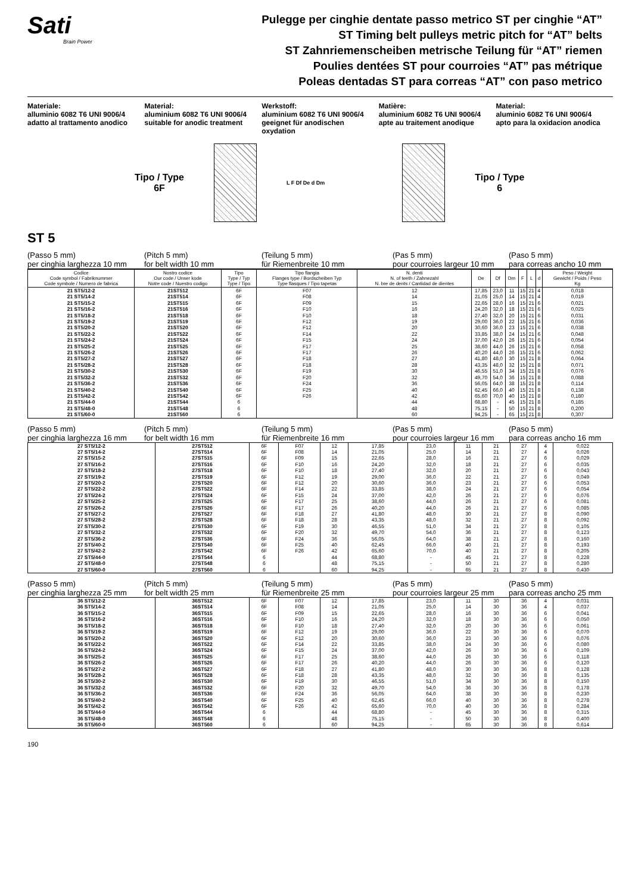Sati
Brain Power
Pulegge per cinghie dentate passo metrico ST per cinghie “AT”
ST Timing belt pulleys metric pitch for “AT” belts
ST Zahnriemenscheiben metrische Teilung für “AT” riemen
Poulies dentées ST pour courroies “AT” pas métrique
Poleas dentadas ST para correas “AT” con paso metrico
Materiale:
alluminio 6082 T6 UNI 9006/4 adatto al trattamento anodico
Material:
aluminium 6082 T6 UNI 9006/4 suitable for anodic treatment
Werkstoff:
aluminium 6082 T6 UNI 9006/4 geeignet für anodischen oxydation
Matière:
aluminium 6082 T6 UNI 9006/4 apte au traitement anodique
Material:
aluminio 6082 T6 UNI 9006/4 apto para la oxidacion anodica
Tipo / Type
6F
L F Df De d Dm
Tipo / Type
6
ST 5
(Passo 5 mm)
per cinghia larghezza 10 mm (Pitch 5 mm)
for belt width 10 mm (Teilung 5 mm)
für Riemenbreite 10 mm (Pas 5 mm)
pour courroies largeur 10 mm (Paso 5 mm)
para correas ancho 10 mm
| Codice Code symbol / Fabriknummer Code symbole / Numero de fabrica | Nostro codice Our code / Unser kode Notre code / Nuestro codigo | Tipo Type / Typ Type / Tipo | Tipo flangia Flanges type / Bordscheiben Typ Type flasques / Tipo tapetas | N. denti N. of teeth / Zahnezahl N. bre de dents / Cantidad de dientes | De | Df | Dm | F | L | d | Peso / Weight Gewicht / Poids / Peso Kg |
| --- | --- | --- | --- | --- | --- | --- | --- | --- | --- | --- | --- |
| 21 ST5/12-2 | 21ST512 | 6F | F07 | 12 | 17,85 | 23,0 | 11 | 15 | 21 | 4 | 0,018 |
| 21 ST5/14-2 | 21ST514 | 6F | F08 | 14 | 21,05 | 25,0 | 14 | 15 | 21 | 4 | 0,019 |
| 21 ST5/15-2 | 21ST515 | 6F | F09 | 15 | 22,65 | 28,0 | 16 | 15 | 21 | 6 | 0,021 |
| 21 ST5/16-2 | 21ST516 | 6F | F10 | 16 | 24,20 | 32,0 | 18 | 15 | 21 | 6 | 0,025 |
| 21 ST5/18-2 | 21ST518 | 6F | F10 | 18 | 27,40 | 32,0 | 20 | 15 | 21 | 6 | 0,031 |
| 21 ST5/19-2 | 21ST519 | 6F | F12 | 19 | 29,00 | 36,0 | 22 | 15 | 21 | 6 | 0,036 |
| 21 ST5/20-2 | 21ST520 | 6F | F12 | 20 | 30,60 | 36,0 | 23 | 15 | 21 | 6 | 0,038 |
| 21 ST5/22-2 | 21ST522 | 6F | F14 | 22 | 33,85 | 38,0 | 24 | 15 | 21 | 6 | 0,048 |
| 21 ST5/24-2 | 21ST524 | 6F | F15 | 24 | 37,00 | 42,0 | 26 | 15 | 21 | 6 | 0,054 |
| 21 ST5/25-2 | 21ST525 | 6F | F17 | 25 | 38,60 | 44,0 | 26 | 15 | 21 | 6 | 0,058 |
| 21 ST5/26-2 | 21ST526 | 6F | F17 | 26 | 40,20 | 44,0 | 26 | 15 | 21 | 6 | 0,062 |
| 21 ST5/27-2 | 21ST527 | 6F | F18 | 27 | 41,80 | 48,0 | 30 | 15 | 21 | 8 | 0,064 |
| 21 ST5/28-2 | 21ST528 | 6F | F18 | 28 | 43,35 | 48,0 | 32 | 15 | 21 | 8 | 0,071 |
| 21 ST5/30-2 | 21ST530 | 6F | F19 | 30 | 46,55 | 51,0 | 34 | 15 | 21 | 8 | 0,076 |
| 21 ST5/32-2 | 21ST532 | 6F | F20 | 32 | 49,70 | 54,0 | 36 | 15 | 21 | 8 | 0,088 |
| 21 ST5/36-2 | 21ST536 | 6F | F24 | 36 | 56,05 | 64,0 | 38 | 15 | 21 | 8 | 0,114 |
| 21 ST5/40-2 | 21ST540 | 6F | F25 | 40 | 62,45 | 66,0 | 40 | 15 | 21 | 8 | 0,138 |
| 21 ST5/42-2 | 21ST542 | 6F | F26 | 42 | 65,60 | 70,0 | 40 | 15 | 21 | 8 | 0,180 |
| 21 ST5/44-0 | 21ST544 | 6 | | 44 | 68,80 | - | 45 | 15 | 21 | 8 | 0,185 |
| 21 ST5/48-0 | 21ST548 | 6 | | 48 | 75,15 | - | 50 | 15 | 21 | 8 | 0,200 |
| 21 ST5/60-0 | 21ST560 | 6 | | 60 | 94,25 | - | 65 | 15 | 21 | 8 | 0,307 |
(Passo 5 mm)
per cinghia larghezza 16 mm (Pitch 5 mm)
for belt width 16 mm (Teilung 5 mm)
für Riemenbreite 16 mm (Pas 5 mm)
pour courroies largeur 16 mm (Paso 5 mm)
para correas ancho 16 mm
| 27 ST5/12-2 | 27ST512 | 6F | F07 | 12 | 17,85 | 23,0 | 11 | 21 | 27 | 4 | 0,022 |
| 27 ST5/14-2 | 27ST514 | 6F | F08 | 14 | 21,05 | 25,0 | 14 | 21 | 27 | 4 | 0,026 |
| 27 ST5/15-2 | 27ST515 | 6F | F09 | 15 | 22,65 | 28,0 | 16 | 21 | 27 | 6 | 0,029 |
| 27 ST5/16-2 | 27ST516 | 6F | F10 | 16 | 24,20 | 32,0 | 18 | 21 | 27 | 6 | 0,035 |
| 27 ST5/18-2 | 27ST518 | 6F | F10 | 18 | 27,40 | 32,0 | 20 | 21 | 27 | 6 | 0,043 |
| 27 ST5/19-2 | 27ST519 | 6F | F12 | 19 | 29,00 | 36,0 | 22 | 21 | 27 | 6 | 0,049 |
| 27 ST5/20-2 | 27ST520 | 6F | F12 | 20 | 30,60 | 36,0 | 23 | 21 | 27 | 6 | 0,053 |
| 27 ST5/22-2 | 27ST522 | 6F | F14 | 22 | 33,85 | 38,0 | 24 | 21 | 27 | 6 | 0,054 |
| 27 ST5/24-2 | 27ST524 | 6F | F15 | 24 | 37,00 | 42,0 | 26 | 21 | 27 | 6 | 0,076 |
| 27 ST5/25-2 | 27ST525 | 6F | F17 | 25 | 38,60 | 44,0 | 26 | 21 | 27 | 6 | 0,081 |
| 27 ST5/26-2 | 27ST526 | 6F | F17 | 26 | 40,20 | 44,0 | 26 | 21 | 27 | 6 | 0,085 |
| 27 ST5/27-2 | 27ST527 | 6F | F18 | 27 | 41,80 | 48,0 | 30 | 21 | 27 | 8 | 0,090 |
| 27 ST5/28-2 | 27ST528 | 6F | F18 | 28 | 43,35 | 48,0 | 32 | 21 | 27 | 8 | 0,092 |
| 27 ST5/30-2 | 27ST530 | 6F | F19 | 30 | 46,55 | 51,0 | 34 | 21 | 27 | 8 | 0,105 |
| 27 ST5/32-2 | 27ST532 | 6F | F20 | 32 | 49,70 | 54,0 | 36 | 21 | 27 | 8 | 0,123 |
| 27 ST5/36-2 | 27ST536 | 6F | F24 | 36 | 56,05 | 64,0 | 38 | 21 | 27 | 8 | 0,160 |
| 27 ST5/40-2 | 27ST540 | 6F | F25 | 40 | 62,45 | 66,0 | 40 | 21 | 27 | 8 | 0,193 |
| 27 ST5/42-2 | 27ST542 | 6F | F26 | 42 | 65,60 | 70,0 | 40 | 21 | 27 | 8 | 0,205 |
| 27 ST5/44-0 | 27ST544 | 6 | | 44 | 68,80 | - | 45 | 21 | 27 | 8 | 0,228 |
| 27 ST5/48-0 | 27ST548 | 6 | | 48 | 75,15 | - | 50 | 21 | 27 | 8 | 0,280 |
| 27 ST5/60-0 | 27ST560 | 6 | | 60 | 94,25 | - | 65 | 21 | 27 | 8 | 0,430 |
(Passo 5 mm)
per cinghia larghezza 25 mm (Pitch 5 mm)
for belt width 25 mm (Teilung 5 mm)
für Riemenbreite 25 mm (Pas 5 mm)
pour courroies largeur 25 mm (Paso 5 mm)
para correas ancho 25 mm
| 36 ST5/12-2 | 36ST512 | 6F | F07 | 12 | 17,85 | 23,0 | 11 | 30 | 36 | 4 | 0,031 |
| 36 ST5/14-2 | 36ST514 | 6F | F08 | 14 | 21,05 | 25,0 | 14 | 30 | 36 | 4 | 0,037 |
| 36 ST5/15-2 | 36ST515 | 6F | F09 | 15 | 22,65 | 28,0 | 16 | 30 | 36 | 6 | 0,041 |
| 36 ST5/16-2 | 36ST516 | 6F | F10 | 16 | 24,20 | 32,0 | 18 | 30 | 36 | 6 | 0,050 |
| 36 ST5/18-2 | 36ST518 | 6F | F10 | 18 | 27,40 | 32,0 | 20 | 30 | 36 | 6 | 0,061 |
| 36 ST5/19-2 | 36ST519 | 6F | F12 | 19 | 29,00 | 36,0 | 22 | 30 | 36 | 6 | 0,070 |
| 36 ST5/20-2 | 36ST520 | 6F | F12 | 20 | 30,60 | 36,0 | 23 | 30 | 36 | 6 | 0,076 |
| 36 ST5/22-2 | 36ST522 | 6F | F14 | 22 | 33,85 | 38,0 | 24 | 30 | 36 | 6 | 0,080 |
| 36 ST5/24-2 | 36ST524 | 6F | F15 | 24 | 37,00 | 42,0 | 26 | 30 | 36 | 6 | 0,109 |
| 36 ST5/25-2 | 36ST525 | 6F | F17 | 25 | 38,60 | 44,0 | 26 | 30 | 36 | 6 | 0,118 |
| 36 ST5/26-2 | 36ST526 | 6F | F17 | 26 | 40,20 | 44,0 | 26 | 30 | 36 | 6 | 0,120 |
| 36 ST5/27-2 | 36ST527 | 6F | F18 | 27 | 41,80 | 48,0 | 30 | 30 | 36 | 8 | 0,128 |
| 36 ST5/28-2 | 36ST528 | 6F | F18 | 28 | 43,35 | 48,0 | 32 | 30 | 36 | 8 | 0,135 |
| 36 ST5/30-2 | 36ST530 | 6F | F19 | 30 | 46,55 | 51,0 | 34 | 30 | 36 | 8 | 0,150 |
| 36 ST5/32-2 | 36ST532 | 6F | F20 | 32 | 49,70 | 54,0 | 36 | 30 | 36 | 8 | 0,178 |
| 36 ST5/36-2 | 36ST536 | 6F | F24 | 36 | 56,05 | 64,0 | 38 | 30 | 36 | 8 | 0,230 |
| 36 ST5/40-2 | 36ST540 | 6F | F25 | 40 | 62,45 | 66,0 | 40 | 30 | 36 | 8 | 0,278 |
| 36 ST5/42-2 | 36ST542 | 6F | F26 | 42 | 65,60 | 70,0 | 40 | 30 | 36 | 8 | 0,284 |
| 36 ST5/44-0 | 36ST544 | 6 | | 44 | 68,80 | - | 45 | 30 | 36 | 8 | 0,315 |
| 36 ST5/48-0 | 36ST548 | 6 | | 48 | 75,15 | - | 50 | 30 | 36 | 8 | 0,400 |
| 36 ST5/60-0 | 36ST560 | 6 | | 60 | 94,25 | - | 65 | 30 | 36 | 8 | 0,614 |
190